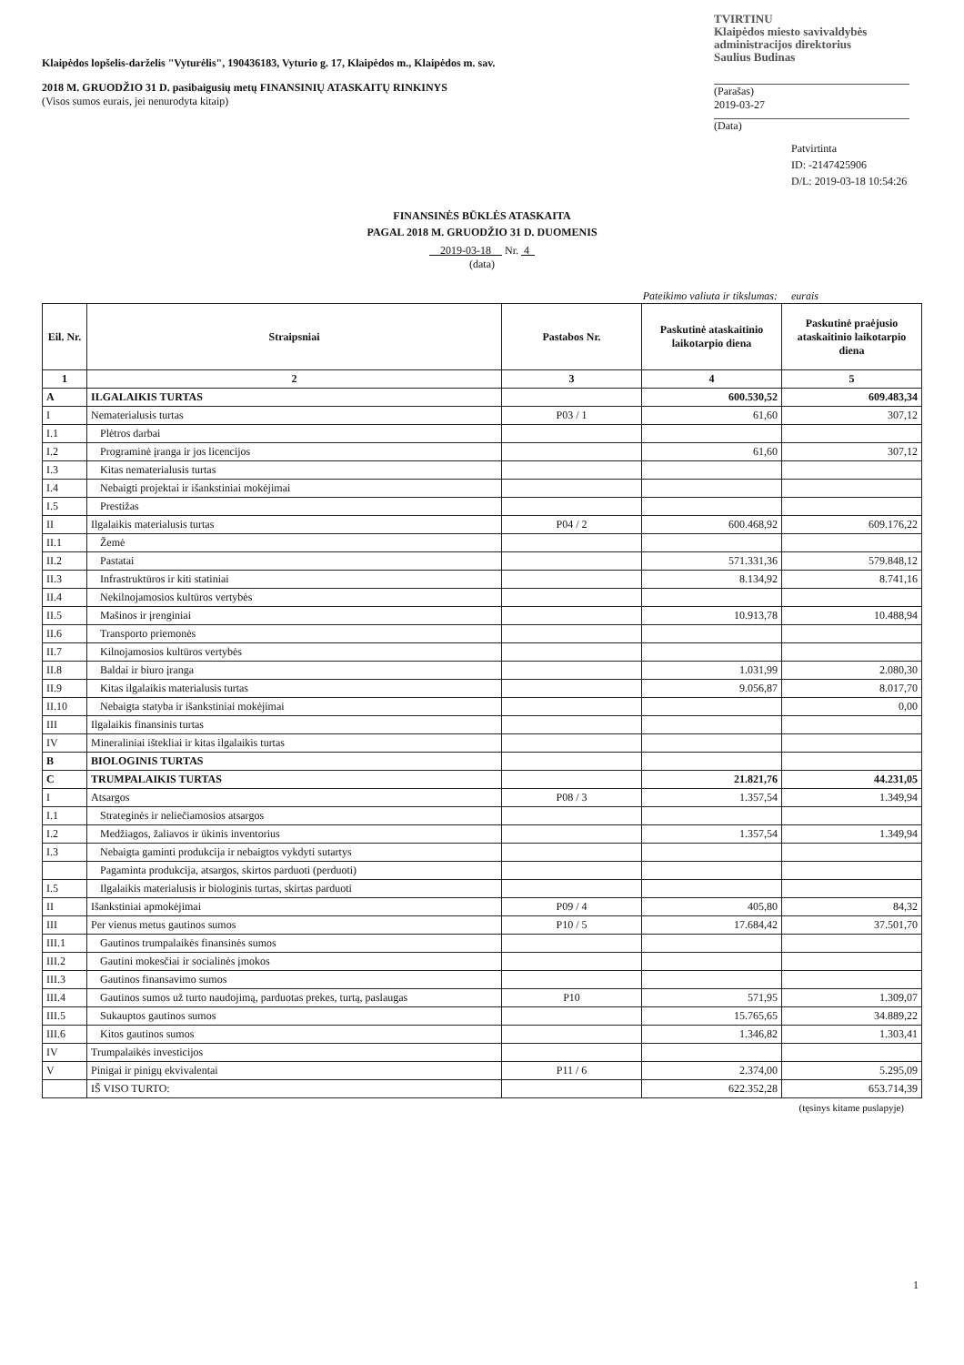Klaipėdos lopšelis-darželis "Vyturėlis", 190436183, Vyturio g. 17, Klaipėdos m., Klaipėdos m. sav.
2018 M. GRUODŽIO 31 D. pasibaigusių metų FINANSINIŲ ATASKAITŲ RINKINYS
(Visos sumos eurais, jei nenurodyta kitaip)
TVIRTINU
Klaipėdos miesto savivaldybės administracijos direktorius
Saulius Budinas
(Parašas)
2019-03-27
(Data)
Patvirtinta
ID: -2147425906
D/L: 2019-03-18 10:54:26
FINANSINĖS BŪKLĖS ATASKAITA
PAGAL 2018 M. GRUODŽIO 31 D. DUOMENIS
2019-03-18 Nr. 4
(data)
Pateikimo valiuta ir tikslumas: eurais
| Eil. Nr. | Straipsniai | Pastabos Nr. | Paskutinė ataskaitinio laikotarpio diena | Paskutinė praėjusio ataskaitinio laikotarpio diena |
| --- | --- | --- | --- | --- |
| 1 | 2 | 3 | 4 | 5 |
| A | ILGALAIKIS TURTAS | | 600.530,52 | 609.483,34 |
| I | Nematerialusis turtas | P03 / 1 | 61,60 | 307,12 |
| I.1 | Plėtros darbai | | | |
| I.2 | Programinė įranga ir jos licencijos | | 61,60 | 307,12 |
| I.3 | Kitas nematerialusis turtas | | | |
| I.4 | Nebaigti projektai ir išankstiniai mokėjimai | | | |
| I.5 | Prestižas | | | |
| II | Ilgalaikis materialusis turtas | P04 / 2 | 600.468,92 | 609.176,22 |
| II.1 | Žemė | | | |
| II.2 | Pastatai | | 571.331,36 | 579.848,12 |
| II.3 | Infrastruktūros ir kiti statiniai | | 8.134,92 | 8.741,16 |
| II.4 | Nekilnojamosios kultūros vertybės | | | |
| II.5 | Mašinos ir įrenginiai | | 10.913,78 | 10.488,94 |
| II.6 | Transporto priemonės | | | |
| II.7 | Kilnojamosios kultūros vertybės | | | |
| II.8 | Baldai ir biuro įranga | | 1.031,99 | 2.080,30 |
| II.9 | Kitas ilgalaikis materialusis turtas | | 9.056,87 | 8.017,70 |
| II.10 | Nebaigta statyba ir išankstiniai mokėjimai | | | 0,00 |
| III | Ilgalaikis finansinis turtas | | | |
| IV | Mineraliniai ištekliai ir kitas ilgalaikis turtas | | | |
| B | BIOLOGINIS TURTAS | | | |
| C | TRUMPALAIKIS TURTAS | | 21.821,76 | 44.231,05 |
| I | Atsargos | P08 / 3 | 1.357,54 | 1.349,94 |
| I.1 | Strateginės ir neliečiamosios atsargos | | | |
| I.2 | Medžiagos, žaliavos ir ūkinis inventorius | | 1.357,54 | 1.349,94 |
| I.3 | Nebaigta gaminti produkcija ir nebaigtos vykdyti sutartys | | | |
| | Pagaminta produkcija, atsargos, skirtos parduoti (perduoti) | | | |
| I.5 | Ilgalaikis materialusis ir biologinis turtas, skirtas parduoti | | | |
| II | Išankstiniai apmokėjimai | P09 / 4 | 405,80 | 84,32 |
| III | Per vienus metus gautinos sumos | P10 / 5 | 17.684,42 | 37.501,70 |
| III.1 | Gautinos trumpalaikės finansinės sumos | | | |
| III.2 | Gautini mokesčiai ir socialinės įmokos | | | |
| III.3 | Gautinos finansavimo sumos | | | |
| III.4 | Gautinos sumos už turto naudojimą, parduotas prekes, turtą, paslaugas | P10 | 571,95 | 1.309,07 |
| III.5 | Sukauptos gautinos sumos | | 15.765,65 | 34.889,22 |
| III.6 | Kitos gautinos sumos | | 1.346,82 | 1.303,41 |
| IV | Trumpalaikės investicijos | | | |
| V | Pinigai ir pinigų ekvivalentai | P11 / 6 | 2.374,00 | 5.295,09 |
| | IŠ VISO TURTO: | | 622.352,28 | 653.714,39 |
(tęsinys kitame puslapyje)
1